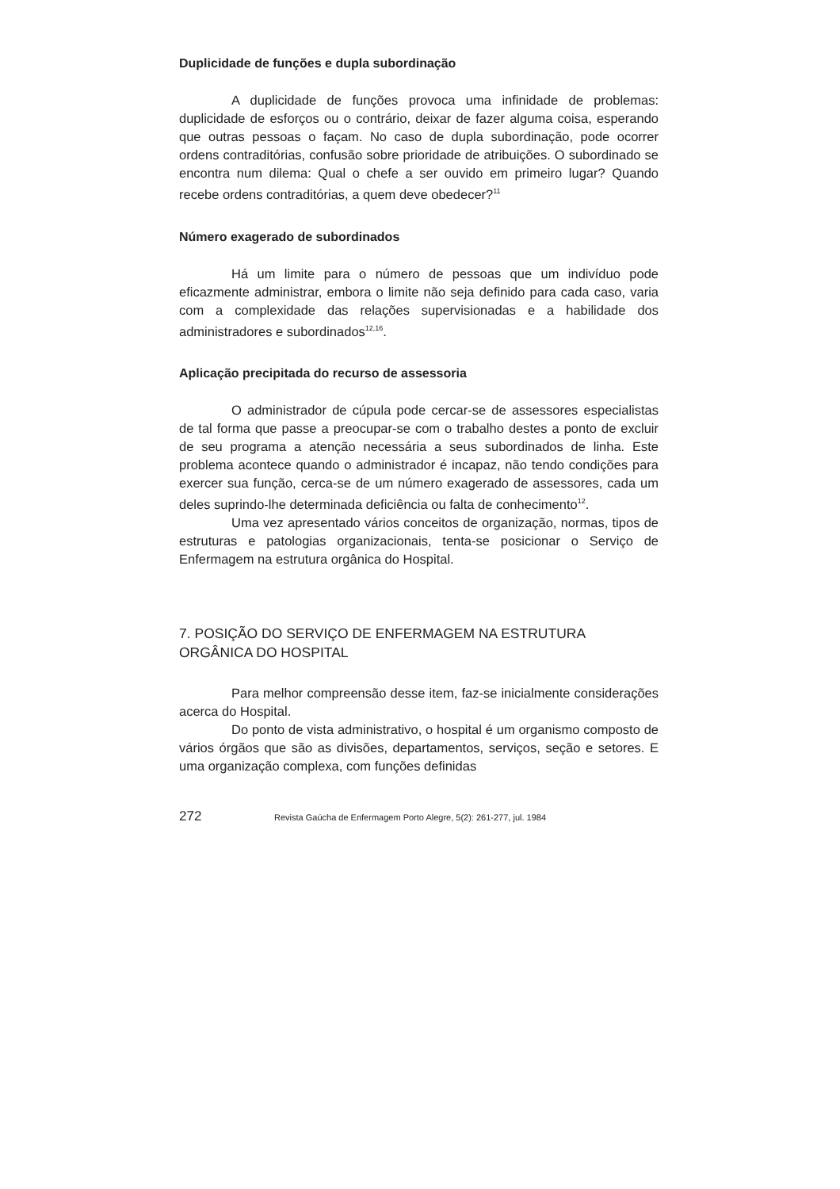Duplicidade de funções e dupla subordinação
A duplicidade de funções provoca uma infinidade de problemas: duplicidade de esforços ou o contrário, deixar de fazer alguma coisa, esperando que outras pessoas o façam. No caso de dupla subordinação, pode ocorrer ordens contraditórias, confusão sobre prioridade de atribuições. O subordinado se encontra num dilema: Qual o chefe a ser ouvido em primeiro lugar? Quando recebe ordens contraditórias, a quem deve obedecer?<sup>11</sup>
Número exagerado de subordinados
Há um limite para o número de pessoas que um indivíduo pode eficazmente administrar, embora o limite não seja definido para cada caso, varia com a complexidade das relações supervisionadas e a habilidade dos administradores e subordinados<sup>12,16</sup>.
Aplicação precipitada do recurso de assessoria
O administrador de cúpula pode cercar-se de assessores especialistas de tal forma que passe a preocupar-se com o trabalho destes a ponto de excluir de seu programa a atenção necessária a seus subordinados de linha. Este problema acontece quando o administrador é incapaz, não tendo condições para exercer sua função, cerca-se de um número exagerado de assessores, cada um deles suprindo-lhe determinada deficiência ou falta de conhecimento<sup>12</sup>.
Uma vez apresentado vários conceitos de organização, normas, tipos de estruturas e patologias organizacionais, tenta-se posicionar o Serviço de Enfermagem na estrutura orgânica do Hospital.
7. POSIÇÃO DO SERVIÇO DE ENFERMAGEM NA ESTRUTURA ORGÂNICA DO HOSPITAL
Para melhor compreensão desse item, faz-se inicialmente considerações acerca do Hospital.
Do ponto de vista administrativo, o hospital é um organismo composto de vários órgãos que são as divisões, departamentos, serviços, seção e setores. E uma organização complexa, com funções definidas
272 Revista Gaúcha de Enfermagem Porto Alegre, 5(2): 261-277, jul. 1984